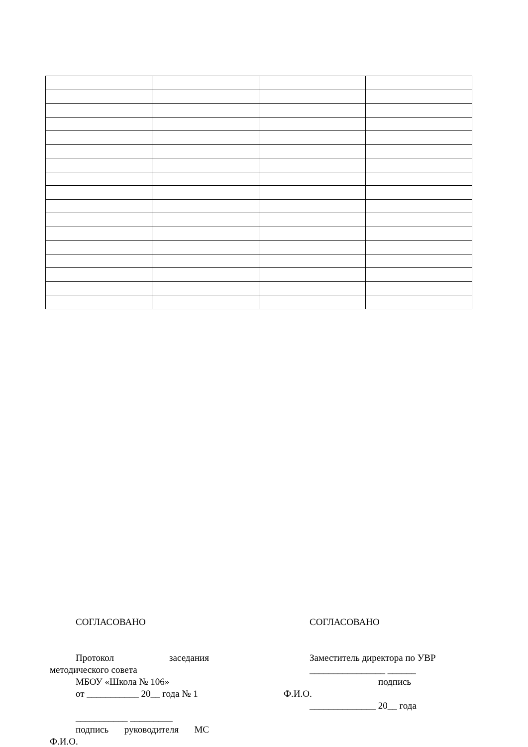СОГЛАСОВАНО
Протокол заседания методического совета
МБОУ «Школа № 106»
от ___________ 20__ года № 1
___________ _________
подпись руководителя МС Ф.И.О.
СОГЛАСОВАНО
Заместитель директора по УВР
________________ ______
подпись
Ф.И.О.
______________ 20__ года